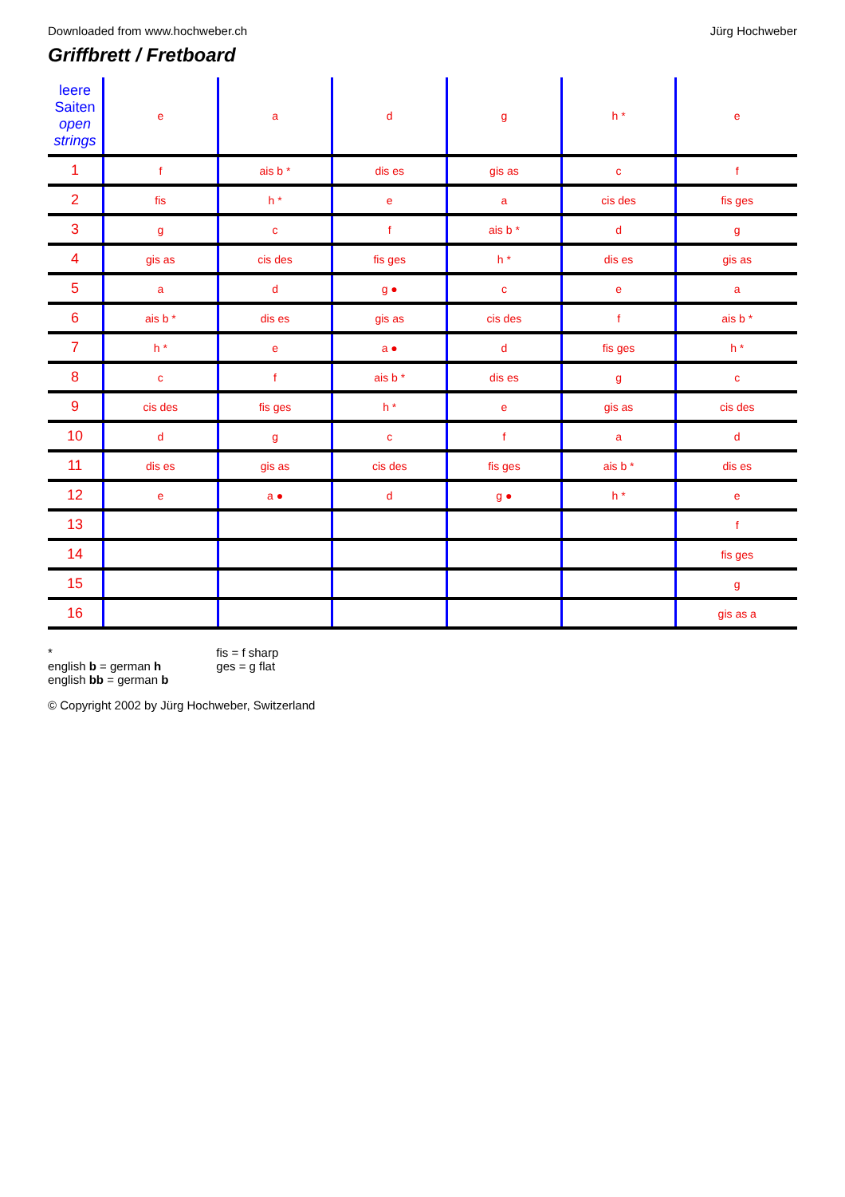Downloaded from www.hochweber.ch
Jürg Hochweber
Griffbrett / Fretboard
| leere Saiten open strings | e | a | d | g | h * | e |
| 1 | f | ais b * | dis es | gis as | c | f |
| 2 | fis | h * | e | a | cis des | fis ges |
| 3 | g | c | f | ais b * | d | g |
| 4 | gis as | cis des | fis ges | h * | dis es | gis as |
| 5 | a | d | g ● | c | e | a |
| 6 | ais b * | dis es | gis as | cis des | f | ais b * |
| 7 | h * | e | a ● | d | fis ges | h * |
| 8 | c | f | ais b * | dis es | g | c |
| 9 | cis des | fis ges | h * | e | gis as | cis des |
| 10 | d | g | c | f | a | d |
| 11 | dis es | gis as | cis des | fis ges | ais b * | dis es |
| 12 | e | a ● | d | g ● | h * | e |
| 13 | | | | | | f |
| 14 | | | | | | fis ges |
| 15 | | | | | | g |
| 16 | | | | | | gis as a |
*
english b = german h
english bb = german b
fis = f sharp
ges = g flat
© Copyright 2002 by Jürg Hochweber, Switzerland